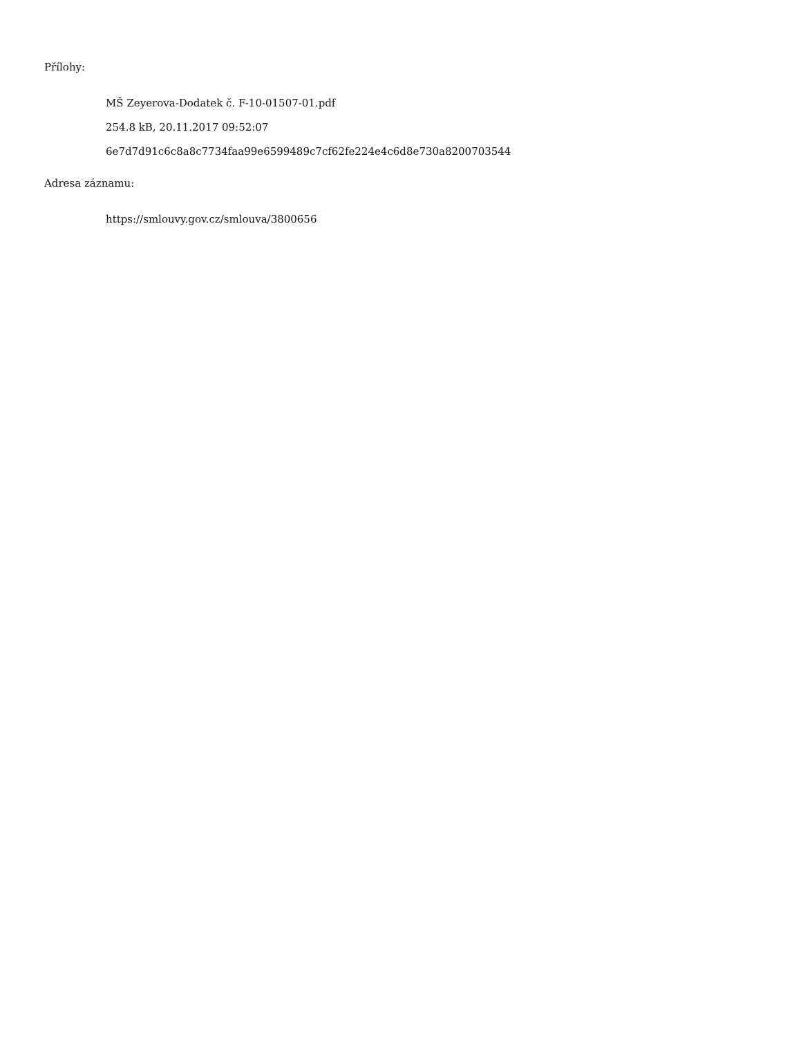Přílohy:
MŠ Zeyerova-Dodatek č. F-10-01507-01.pdf
254.8 kB, 20.11.2017 09:52:07
6e7d7d91c6c8a8c7734faa99e6599489c7cf62fe224e4c6d8e730a8200703544
Adresa záznamu:
https://smlouvy.gov.cz/smlouva/3800656